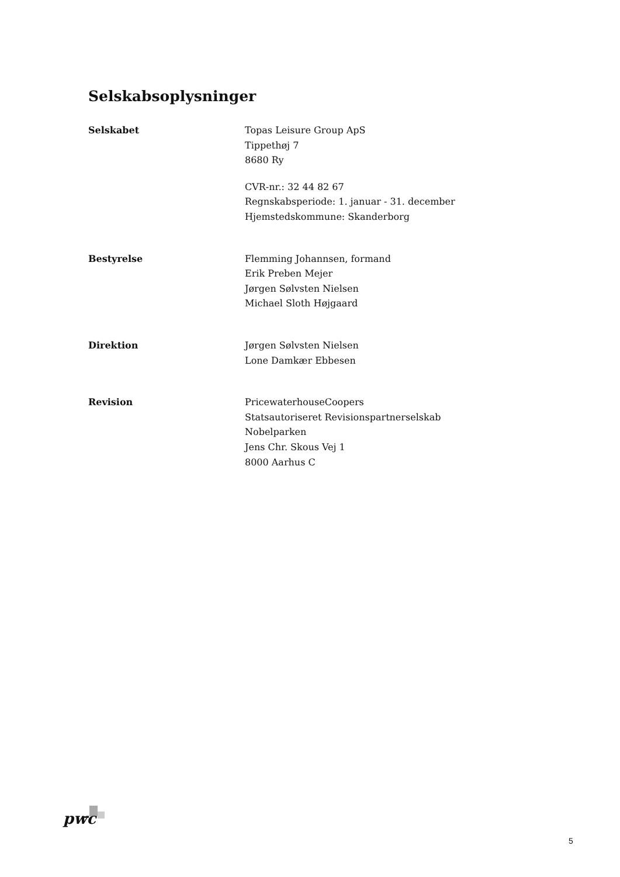Selskabsoplysninger
Selskabet Topas Leisure Group ApS
Tippethøj 7
8680 Ry
CVR-nr.: 32 44 82 67
Regnskabsperiode: 1. januar - 31. december
Hjemstedskommune: Skanderborg
Bestyrelse Flemming Johannsen, formand
Erik Preben Mejer
Jørgen Sølvsten Nielsen
Michael Sloth Højgaard
Direktion Jørgen Sølvsten Nielsen
Lone Damkær Ebbesen
Revision PricewaterhouseCoopers
Statsautoriseret Revisionspartnerselskab
Nobelparken
Jens Chr. Skous Vej 1
8000 Aarhus C
pwc
5